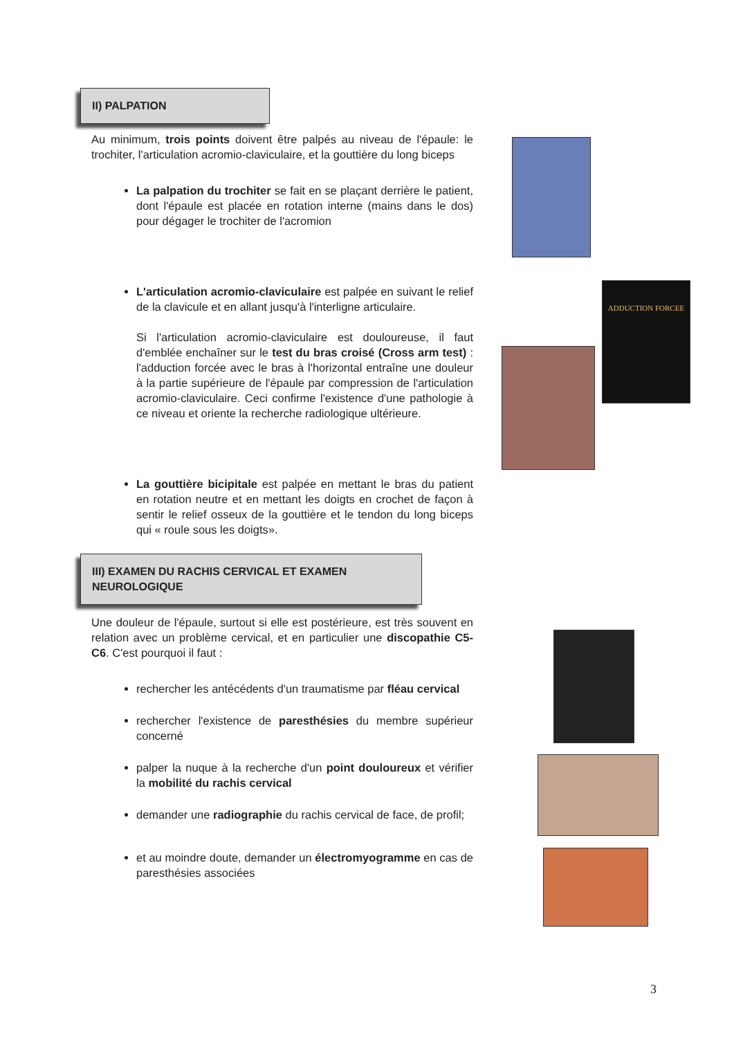II) PALPATION
Au minimum, trois points doivent être palpés au niveau de l'épaule: le trochiter, l'articulation acromio-claviculaire, et la gouttière du long biceps
La palpation du trochiter se fait en se plaçant derrière le patient, dont l'épaule est placée en rotation interne (mains dans le dos) pour dégager le trochiter de l'acromion
L'articulation acromio-claviculaire est palpée en suivant le relief de la clavicule et en allant jusqu'à l'interligne articulaire.
Si l'articulation acromio-claviculaire est douloureuse, il faut d'emblée enchaîner sur le test du bras croisé (Cross arm test) : l'adduction forcée avec le bras à l'horizontal entraîne une douleur à la partie supérieure de l'épaule par compression de l'articulation acromio-claviculaire. Ceci confirme l'existence d'une pathologie à ce niveau et oriente la recherche radiologique ultérieure.
La gouttière bicipitale est palpée en mettant le bras du patient en rotation neutre et en mettant les doigts en crochet de façon à sentir le relief osseux de la gouttière et le tendon du long biceps qui « roule sous les doigts».
III) EXAMEN DU RACHIS CERVICAL ET EXAMEN NEUROLOGIQUE
Une douleur de l'épaule, surtout si elle est postérieure, est très souvent en relation avec un problème cervical, et en particulier une discopathie C5-C6. C'est pourquoi il faut :
rechercher les antécédents d'un traumatisme par fléau cervical
rechercher l'existence de paresthésies du membre supérieur concerné
palper la nuque à la recherche d'un point douloureux et vérifier la mobilité du rachis cervical
demander une radiographie du rachis cervical de face, de profil;
et au moindre doute, demander un électromyogramme en cas de paresthésies associées
ADDUCTION FORCEE
3